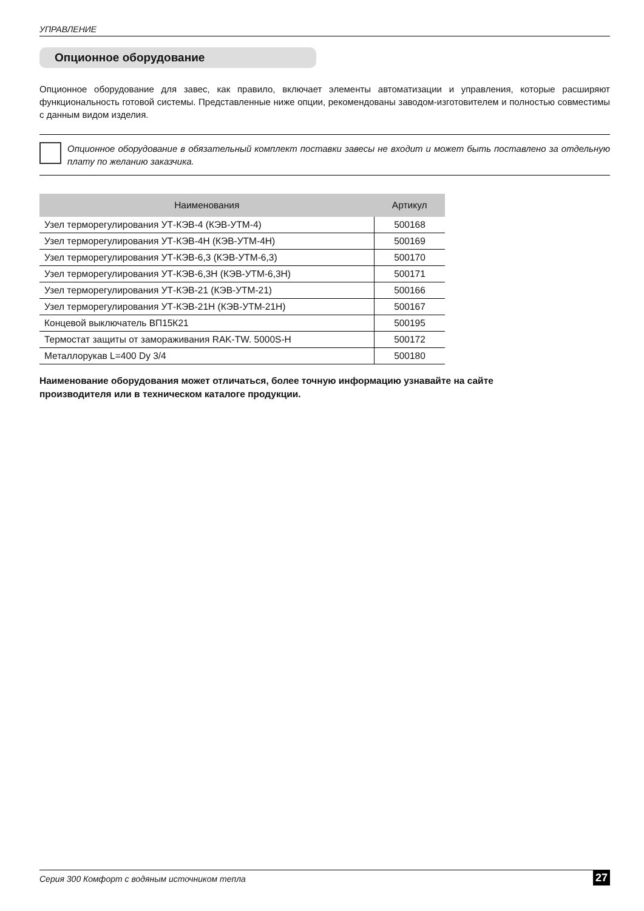УПРАВЛЕНИЕ
Опционное оборудование
Опционное оборудование для завес, как правило, включает элементы автоматизации и управления, которые расширяют функциональность готовой системы. Представленные ниже опции, рекомендованы заводом-изготовителем и полностью совместимы с данным видом изделия.
Опционное оборудование в обязательный комплект поставки завесы не входит и может быть поставлено за отдельную плату по желанию заказчика.
| Наименования | Артикул |
| --- | --- |
| Узел терморегулирования УТ-КЭВ-4 (КЭВ-УТМ-4) | 500168 |
| Узел терморегулирования УТ-КЭВ-4Н (КЭВ-УТМ-4Н) | 500169 |
| Узел терморегулирования УТ-КЭВ-6,3 (КЭВ-УТМ-6,3) | 500170 |
| Узел терморегулирования УТ-КЭВ-6,3Н (КЭВ-УТМ-6,3Н) | 500171 |
| Узел терморегулирования УТ-КЭВ-21 (КЭВ-УТМ-21) | 500166 |
| Узел терморегулирования УТ-КЭВ-21Н (КЭВ-УТМ-21Н) | 500167 |
| Концевой выключатель ВП15К21 | 500195 |
| Термостат защиты от замораживания RAK-TW. 5000S-H | 500172 |
| Металлорукав L=400 Dy 3/4 | 500180 |
Наименование оборудования может отличаться, более точную информацию узнавайте на сайте
производителя или в техническом каталоге продукции.
Серия 300 Комфорт с водяным источником тепла 27